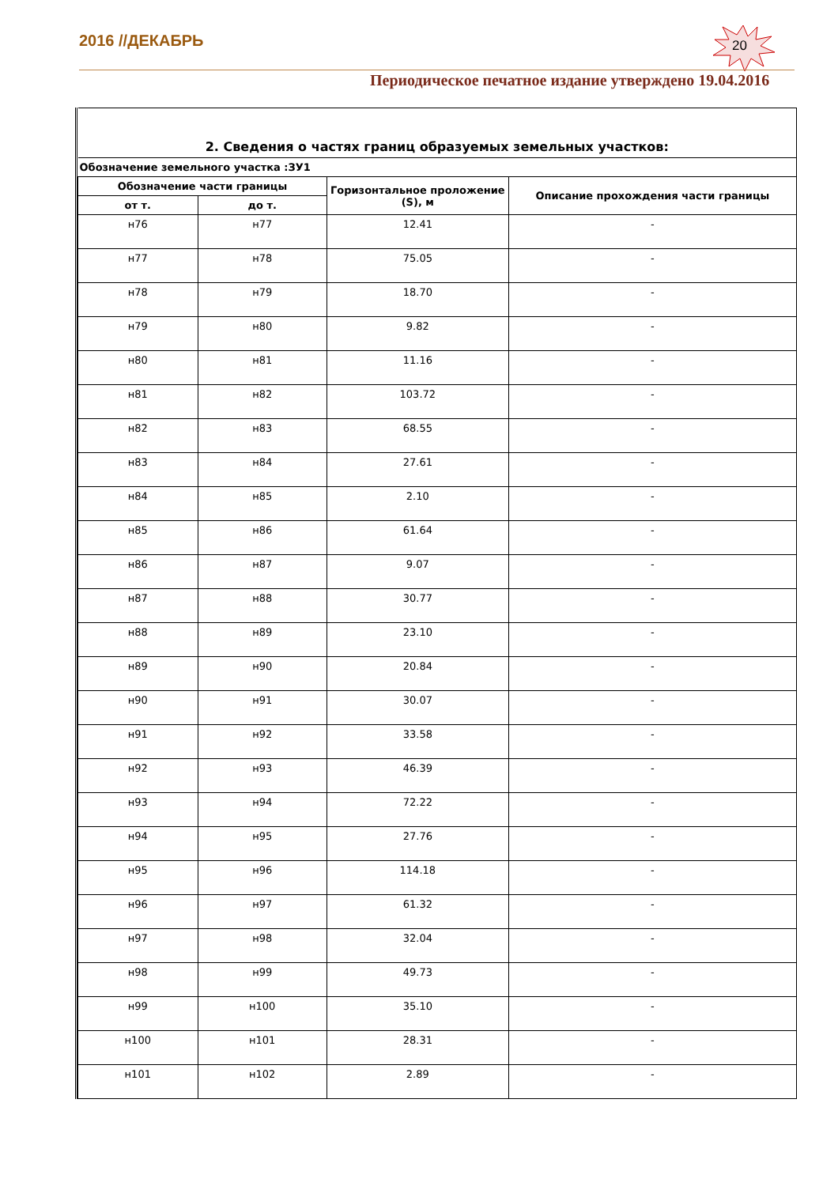2016 //ДЕКАБРЬ 20
Периодическое печатное издание утверждено 19.04.2016
| 2. Сведения о частях границ образуемых земельных участков: | | | |
| Обозначение земельного участка :ЗУ1 | | | |
| Обозначение части границы | | Горизонтальное проложение (S), м | Описание прохождения части границы |
| от т. | до т. | | |
| н76 | н77 | 12.41 | - |
| н77 | н78 | 75.05 | - |
| н78 | н79 | 18.70 | - |
| н79 | н80 | 9.82 | - |
| н80 | н81 | 11.16 | - |
| н81 | н82 | 103.72 | - |
| н82 | н83 | 68.55 | - |
| н83 | н84 | 27.61 | - |
| н84 | н85 | 2.10 | - |
| н85 | н86 | 61.64 | - |
| н86 | н87 | 9.07 | - |
| н87 | н88 | 30.77 | - |
| н88 | н89 | 23.10 | - |
| н89 | н90 | 20.84 | - |
| н90 | н91 | 30.07 | - |
| н91 | н92 | 33.58 | - |
| н92 | н93 | 46.39 | - |
| н93 | н94 | 72.22 | - |
| н94 | н95 | 27.76 | - |
| н95 | н96 | 114.18 | - |
| н96 | н97 | 61.32 | - |
| н97 | н98 | 32.04 | - |
| н98 | н99 | 49.73 | - |
| н99 | н100 | 35.10 | - |
| н100 | н101 | 28.31 | - |
| н101 | н102 | 2.89 | - |